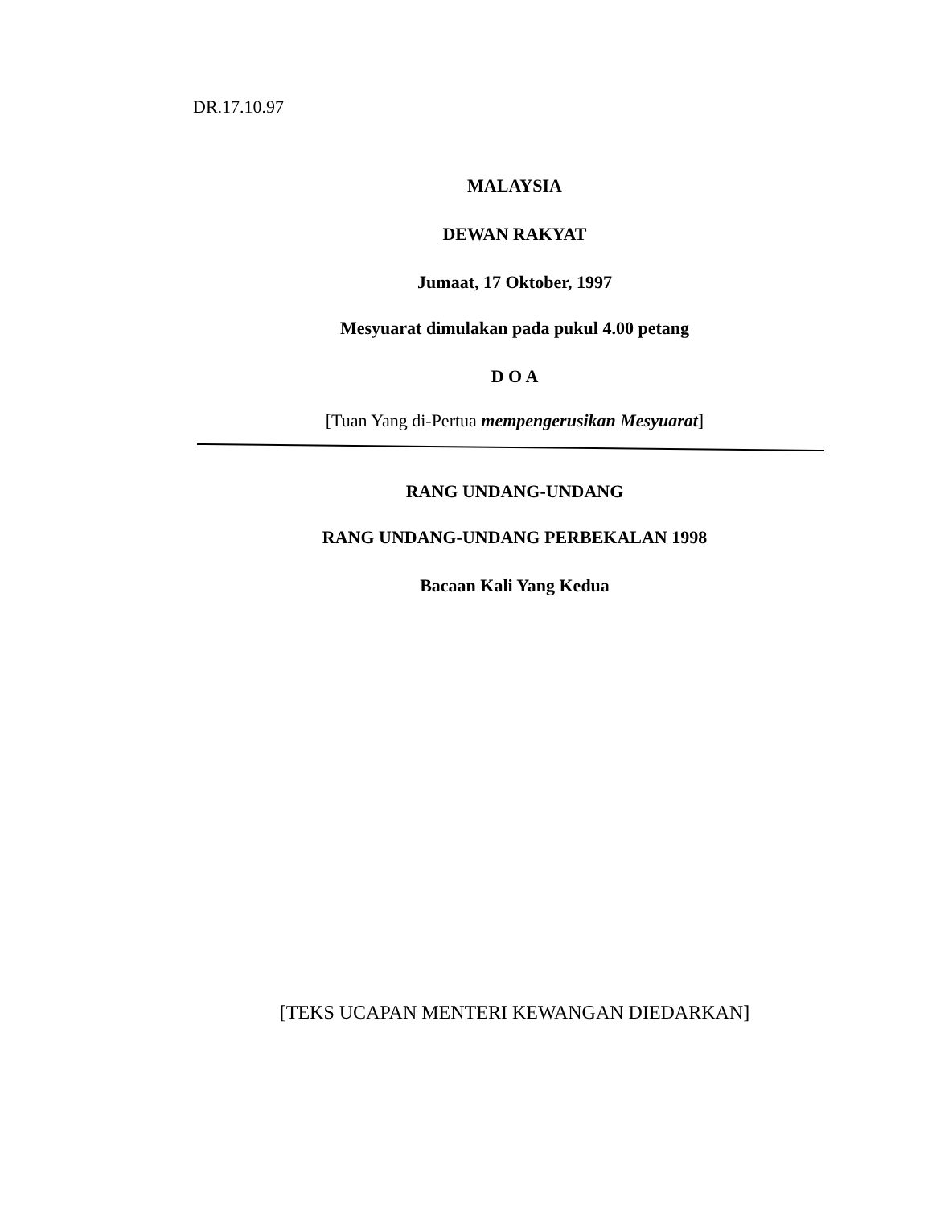DR.17.10.97
MALAYSIA
DEWAN RAKYAT
Jumaat, 17 Oktober, 1997
Mesyuarat dimulakan pada pukul 4.00 petang
D O A
[Tuan Yang di-Pertua mempengerusikan Mesyuarat]
RANG UNDANG-UNDANG
RANG UNDANG-UNDANG PERBEKALAN 1998
Bacaan Kali Yang Kedua
[TEKS UCAPAN MENTERI KEWANGAN DIEDARKAN]